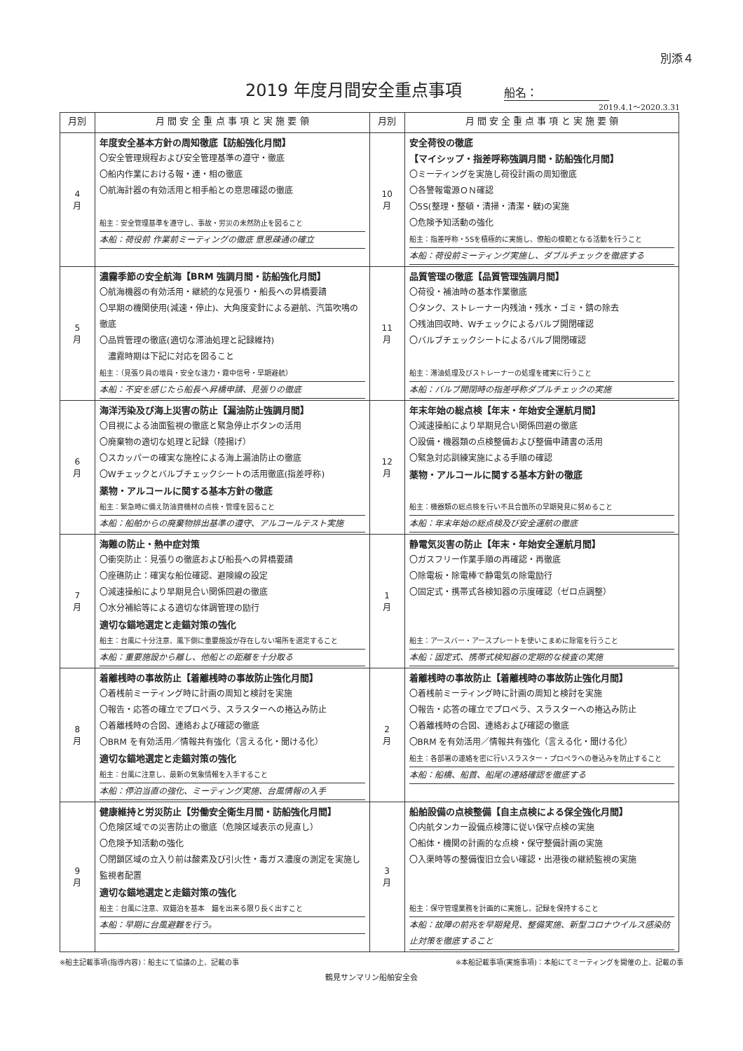別添４
2019 年度月間安全重点事項
船名：
2019.4.1～2020.3.31
| 月別 | 月 間 安 全 重 点 事 項 と 実 施 要 領 | 月別 | 月 間 安 全 重 点 事 項 と 実 施 要 領 |
| --- | --- | --- | --- |
| 4 月 | 年度安全基本方針の周知徹底【訪船強化月間】 〇安全管理規程および安全管理基準の遵守・徹底 〇船内作業における報・連・相の徹底 〇航海計器の有効活用と相手船との意思確認の徹底 船主：安全管理基準を遵守し、事故・労災の未然防止を図ること 本船：荷役前 作業前ミーティングの徹底 意思疎通の確立 | 10 月 | 安全荷役の徹底 【マイシップ・指差呼称強調月間・訪船強化月間】 〇ミーティングを実施し荷役計画の周知徹底 〇各警報電源ＯＮ確認 〇5S(整理・整頓・清掃・清潔・躾)の実施 〇危険予知活動の強化 船主：指差呼称・5Sを積極的に実施し、僚船の模範となる活動を行うこと 本船：荷役前ミーティング実施し、ダブルチェックを徹底する |
| 5 月 | 濃霧季節の安全航海【BRM 強調月間・訪船強化月間】 〇航海機器の有効活用・継続的な見張り・船長への昇橋要請 〇早期の機関使用(減速・停止)、大角度変針による避航、汽笛吹鳴の徹底 〇品質管理の徹底(適切な滞油処理と記録維持) 濃霧時期は下記に対応を図ること 船主：（見張り員の増員・安全な速力・霧中信号・早期避航） 本船：不安を感じたら船長へ昇橋申請、見張りの徹底 | 11 月 | 品質管理の徹底【品質管理強調月間】 〇荷役・補油時の基本作業徹底 〇タンク、ストレーナー内残油・残水・ゴミ・錆の除去 〇残油回収時、Wチェックによるバルブ開閉確認 〇バルブチェックシートによるバルブ開閉確認 船主：滞油処理及びストレーナーの処理を確実に行うこと 本船：バルブ開閉時の指差呼称ダブルチェックの実施 |
| 6 月 | 海洋汚染及び海上災害の防止【漏油防止強調月間】 〇目視による油面監視の徹底と緊急停止ボタンの活用 〇廃棄物の適切な処理と記録（陸揚げ） 〇スカッパーの確実な施栓による海上漏油防止の徹底 〇Wチェックとバルブチェックシートの活用徹底(指差呼称) 薬物・アルコールに関する基本方針の徹底 船主：緊急時に備え防油資機材の点検・管理を図ること 本船：船舶からの廃棄物排出基準の遵守、アルコールテスト実施 | 12 月 | 年末年始の総点検【年末・年始安全運航月間】 〇減速操船により早期見合い関係回避の徹底 〇設備・機器類の点検整備および整備申請書の活用 〇緊急対応訓練実施による手順の確認 薬物・アルコールに関する基本方針の徹底 船主：機器類の総点検を行い不具合箇所の早期発見に努めること 本船：年末年始の総点検及び安全運航の徹底 |
| 7 月 | 海難の防止・熱中症対策 〇衝突防止：見張りの徹底および船長への昇橋要請 〇座礁防止：確実な船位確認、避険線の設定 〇減速操船により早期見合い関係回避の徹底 〇水分補給等による適切な体調管理の励行 適切な錨地選定と走錨対策の強化 船主：台風に十分注意、風下側に重要施設が存在しない場所を選定すること 本船：重要施設から離し、他船との距離を十分取る | 1 月 | 静電気災害の防止【年末・年始安全運航月間】 〇ガスフリー作業手順の再確認・再徹底 〇除電板・除電棒で静電気の除電励行 〇固定式・携帯式各検知器の示度確認（ゼロ点調整） 船主：アースバー・アースプレートを使いこまめに除電を行うこと 本船：固定式、携帯式検知器の定期的な検査の実施 |
| 8 月 | 着離桟時の事故防止【着離桟時の事故防止強化月間】 〇着桟前ミーティング時に計画の周知と検討を実施 〇報告・応答の確立でプロペラ、スラスターへの捲込み防止 〇着離桟時の合図、連絡および確認の徹底 〇BRM を有効活用／情報共有強化（言える化・聞ける化） 適切な錨地選定と走錨対策の強化 船主：台風に注意し、最新の気象情報を入手すること 本船：停泊当直の強化、ミーティング実施、台風情報の入手 | 2 月 | 着離桟時の事故防止【着離桟時の事故防止強化月間】 〇着桟前ミーティング時に計画の周知と検討を実施 〇報告・応答の確立でプロペラ、スラスターへの捲込み防止 〇着離桟時の合図、連絡および確認の徹底 〇BRM を有効活用／情報共有強化（言える化・聞ける化） 船主：各部署の連絡を密に行いスラスター・プロペラへの巻込みを防止すること 本船：船橋、船首、船尾の連絡確認を徹底する |
| 9 月 | 健康維持と労災防止【労働安全衛生月間・訪船強化月間】 〇危険区域での災害防止の徹底（危険区域表示の見直し） 〇危険予知活動の強化 〇閉鎖区域の立入り前は酸素及び引火性・毒ガス濃度の測定を実施し監視者配置 適切な錨地選定と走錨対策の強化 船主：台風に注意、双錨泊を基本 錨を出来る限り長く出すこと 本船：早期に台風避難を行う。 | 3 月 | 船舶設備の点検整備【自主点検による保全強化月間】 〇内航タンカー設備点検簿に従い保守点検の実施 〇船体・機関の計画的な点検・保守整備計画の実施 〇入渠時等の整備復旧立会い確認・出港後の継続監視の実施 船主：保守管理業務を計画的に実施し、記録を保持すること 本船：故障の前兆を早期発見、整備実施、新型コロナウイルス感染防止対策を徹底すること |
※船主記載事項(指導内容)：船主にて協議の上、記載の事 ※本船記載事項(実施事項)：本船にてミーティングを開催の上、記載の事
鶴見サンマリン船舶安全会